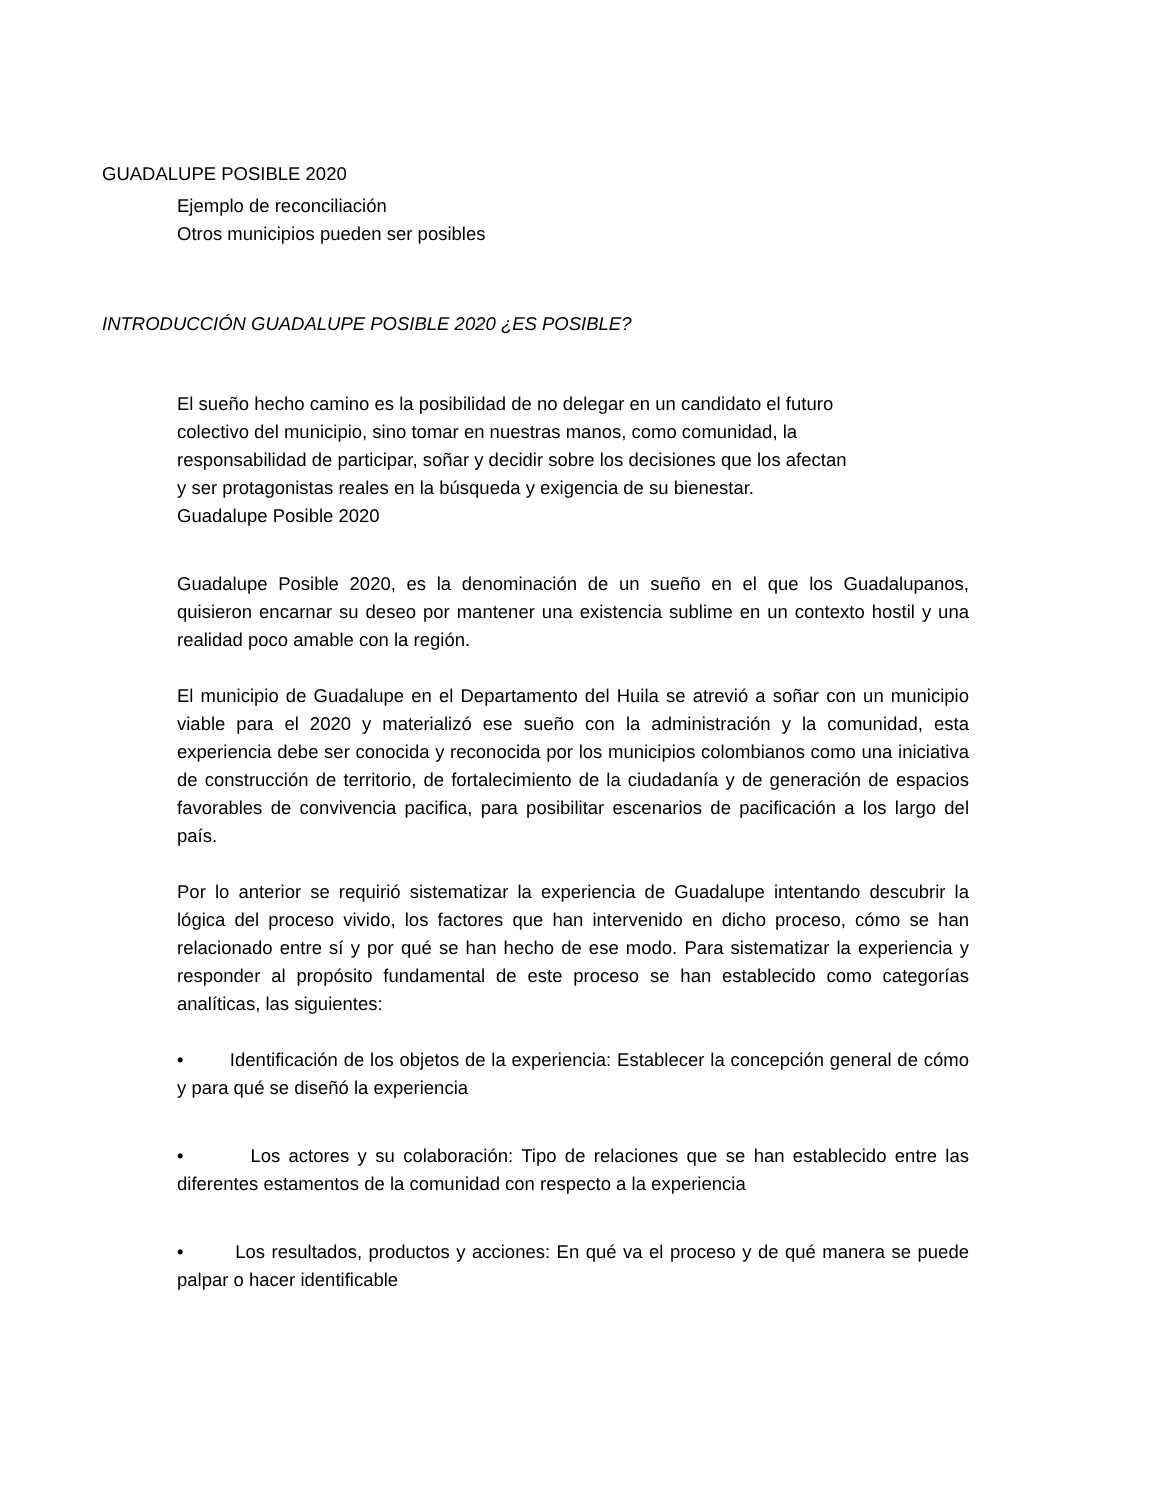GUADALUPE POSIBLE 2020
Ejemplo de reconciliación
Otros municipios pueden ser posibles
INTRODUCCIÓN GUADALUPE POSIBLE 2020 ¿ES POSIBLE?
El sueño hecho camino es la posibilidad de no delegar en un candidato el futuro colectivo del municipio, sino tomar en nuestras manos, como comunidad, la responsabilidad de participar, soñar y decidir sobre los decisiones que los afectan y ser protagonistas reales en la búsqueda y exigencia de su bienestar.
Guadalupe Posible 2020
Guadalupe Posible 2020, es la denominación de un sueño en el que los Guadalupanos, quisieron encarnar su deseo por mantener una existencia sublime en un contexto hostil y una realidad poco amable con la región.
El municipio de Guadalupe en el Departamento del Huila se atrevió a soñar con un municipio viable para el 2020 y materializó ese sueño con la administración y la comunidad, esta experiencia debe ser conocida y reconocida por los municipios colombianos como una iniciativa de construcción de territorio, de fortalecimiento de la ciudadanía y de generación de espacios favorables de convivencia pacifica, para posibilitar escenarios de pacificación a los largo del país.
Por lo anterior se requirió sistematizar la experiencia de Guadalupe intentando descubrir la lógica del proceso vivido, los factores que han intervenido en dicho proceso, cómo se han relacionado entre sí y por qué se han hecho de ese modo. Para sistematizar la experiencia y responder al propósito fundamental de este proceso se han establecido como categorías analíticas, las siguientes:
• Identificación de los objetos de la experiencia: Establecer la concepción general de cómo y para qué se diseñó la experiencia
• Los actores y su colaboración: Tipo de relaciones que se han establecido entre las diferentes estamentos de la comunidad con respecto a la experiencia
• Los resultados, productos y acciones: En qué va el proceso y de qué manera se puede palpar o hacer identificable